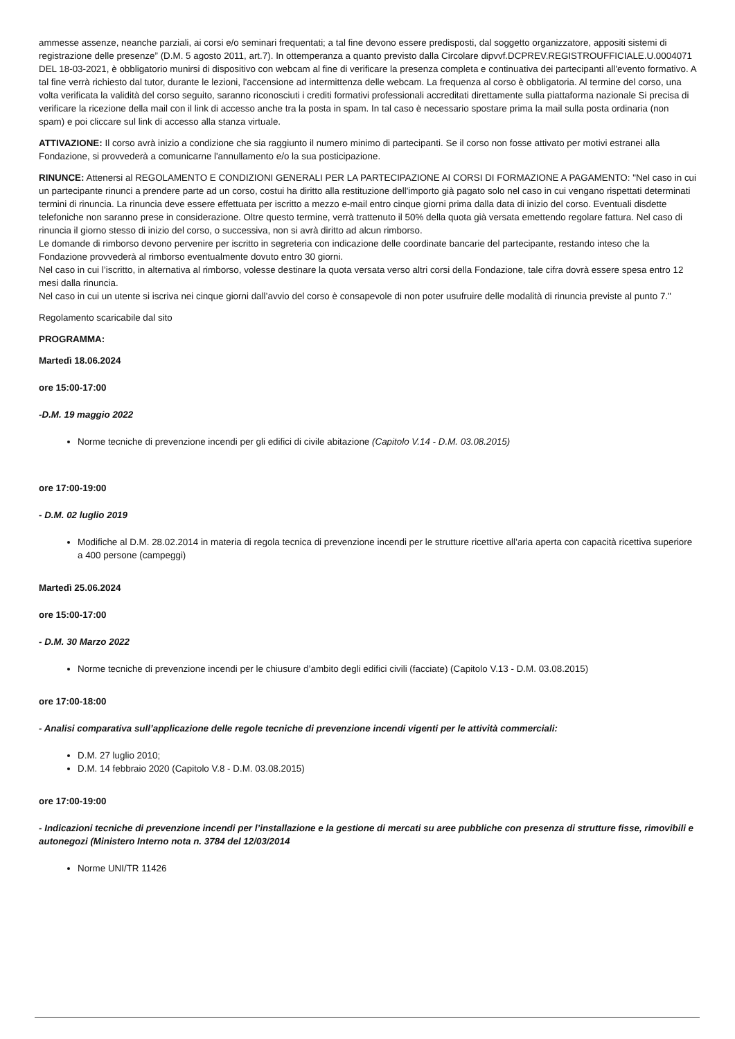ammesse assenze, neanche parziali, ai corsi e/o seminari frequentati; a tal fine devono essere predisposti, dal soggetto organizzatore, appositi sistemi di registrazione delle presenze” (D.M. 5 agosto 2011, art.7). In ottemperanza a quanto previsto dalla Circolare dipvvf.DCPREV.REGISTROUFFICIALE.U.0004071 DEL 18-03-2021, è obbligatorio munirsi di dispositivo con webcam al fine di verificare la presenza completa e continuativa dei partecipanti all'evento formativo. A tal fine verrà richiesto dal tutor, durante le lezioni, l'accensione ad intermittenza delle webcam. La frequenza al corso è obbligatoria. Al termine del corso, una volta verificata la validità del corso seguito, saranno riconosciuti i crediti formativi professionali accreditati direttamente sulla piattaforma nazionale Si precisa di verificare la ricezione della mail con il link di accesso anche tra la posta in spam. In tal caso è necessario spostare prima la mail sulla posta ordinaria (non spam) e poi cliccare sul link di accesso alla stanza virtuale.
ATTIVAZIONE: Il corso avrà inizio a condizione che sia raggiunto il numero minimo di partecipanti. Se il corso non fosse attivato per motivi estranei alla Fondazione, si provvederà a comunicarne l'annullamento e/o la sua posticipazione.
RINUNCE: Attenersi al REGOLAMENTO E CONDIZIONI GENERALI PER LA PARTECIPAZIONE AI CORSI DI FORMAZIONE A PAGAMENTO: "Nel caso in cui un partecipante rinunci a prendere parte ad un corso, costui ha diritto alla restituzione dell'importo già pagato solo nel caso in cui vengano rispettati determinati termini di rinuncia. La rinuncia deve essere effettuata per iscritto a mezzo e-mail entro cinque giorni prima dalla data di inizio del corso. Eventuali disdette telefoniche non saranno prese in considerazione. Oltre questo termine, verrà trattenuto il 50% della quota già versata emettendo regolare fattura. Nel caso di rinuncia il giorno stesso di inizio del corso, o successiva, non si avrà diritto ad alcun rimborso.
Le domande di rimborso devono pervenire per iscritto in segreteria con indicazione delle coordinate bancarie del partecipante, restando inteso che la Fondazione provvederà al rimborso eventualmente dovuto entro 30 giorni.
Nel caso in cui l’iscritto, in alternativa al rimborso, volesse destinare la quota versata verso altri corsi della Fondazione, tale cifra dovrà essere spesa entro 12 mesi dalla rinuncia.
Nel caso in cui un utente si iscriva nei cinque giorni dall’avvio del corso è consapevole di non poter usufruire delle modalità di rinuncia previste al punto 7."
Regolamento scaricabile dal sito
PROGRAMMA:
Martedì 18.06.2024
ore 15:00-17:00
-D.M. 19 maggio 2022
Norme tecniche di prevenzione incendi per gli edifici di civile abitazione (Capitolo V.14 - D.M. 03.08.2015)
ore 17:00-19:00
- D.M. 02 luglio 2019
Modifiche al D.M. 28.02.2014 in materia di regola tecnica di prevenzione incendi per le strutture ricettive all’aria aperta con capacità ricettiva superiore a 400 persone (campeggi)
Martedì 25.06.2024
ore 15:00-17:00
- D.M. 30 Marzo 2022
Norme tecniche di prevenzione incendi per le chiusure d’ambito degli edifici civili (facciate) (Capitolo V.13 - D.M. 03.08.2015)
ore 17:00-18:00
- Analisi comparativa sull’applicazione delle regole tecniche di prevenzione incendi vigenti per le attività commerciali:
D.M. 27 luglio 2010;
D.M. 14 febbraio 2020 (Capitolo V.8 - D.M. 03.08.2015)
ore 17:00-19:00
- Indicazioni tecniche di prevenzione incendi per l’installazione e la gestione di mercati su aree pubbliche con presenza di strutture fisse, rimovibili e autonegozi (Ministero Interno nota n. 3784 del 12/03/2014
Norme UNI/TR 11426